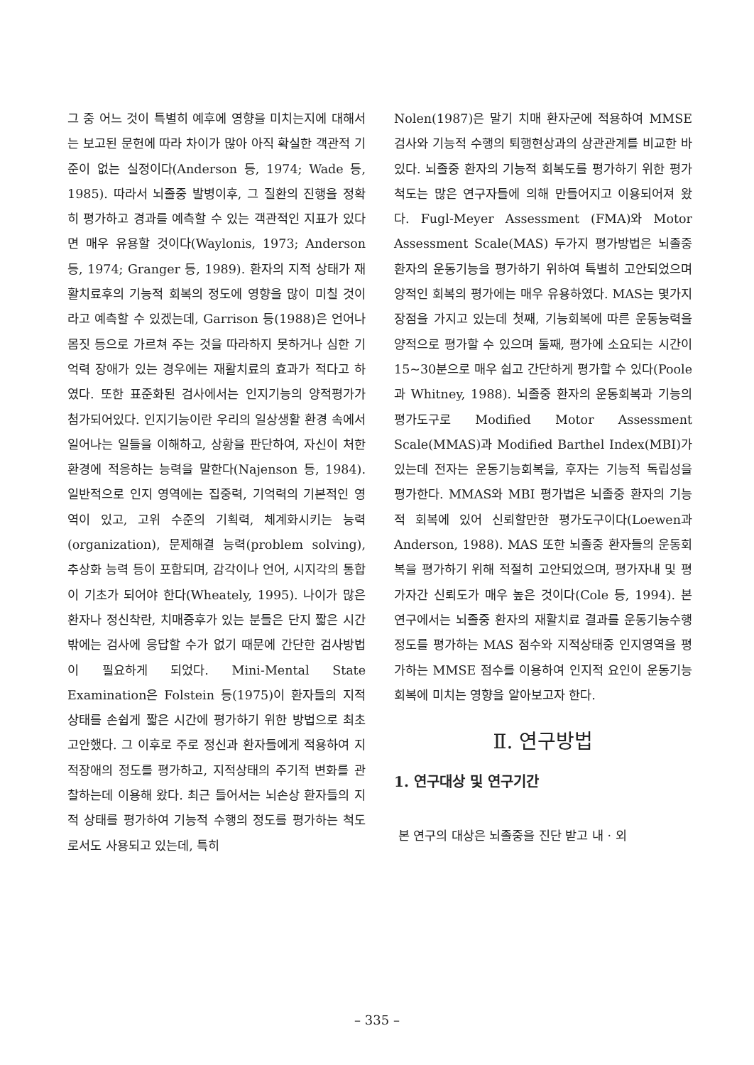그 중 어느 것이 특별히 예후에 영향을 미치는지에 대해서는 보고된 문헌에 따라 차이가 많아 아직 확실한 객관적 기준이 없는 실정이다(Anderson 등, 1974; Wade 등, 1985). 따라서 뇌졸중 발병이후, 그 질환의 진행을 정확히 평가하고 경과를 예측할 수 있는 객관적인 지표가 있다면 매우 유용할 것이다(Waylonis, 1973; Anderson 등, 1974; Granger 등, 1989). 환자의 지적 상태가 재활치료후의 기능적 회복의 정도에 영향을 많이 미칠 것이라고 예측할 수 있겠는데, Garrison 등(1988)은 언어나 몸짓 등으로 가르쳐 주는 것을 따라하지 못하거나 심한 기억력 장애가 있는 경우에는 재활치료의 효과가 적다고 하였다. 또한 표준화된 검사에서는 인지기능의 양적평가가 첨가되어있다. 인지기능이란 우리의 일상생활 환경 속에서 일어나는 일들을 이해하고, 상황을 판단하여, 자신이 처한 환경에 적응하는 능력을 말한다(Najenson 등, 1984). 일반적으로 인지 영역에는 집중력, 기억력의 기본적인 영역이 있고, 고위 수준의 기획력, 체계화시키는 능력(organization), 문제해결 능력(problem solving), 추상화 능력 등이 포함되며, 감각이나 언어, 시지각의 통합이 기초가 되어야 한다(Wheately, 1995). 나이가 많은 환자나 정신착란, 치매증후가 있는 분들은 단지 짧은 시간밖에는 검사에 응답할 수가 없기 때문에 간단한 검사방법이 필요하게 되었다. Mini-Mental State Examination은 Folstein 등(1975)이 환자들의 지적상태를 손쉽게 짧은 시간에 평가하기 위한 방법으로 최초 고안했다. 그 이후로 주로 정신과 환자들에게 적용하여 지적장애의 정도를 평가하고, 지적상태의 주기적 변화를 관찰하는데 이용해 왔다. 최근 들어서는 뇌손상 환자들의 지적 상태를 평가하여 기능적 수행의 정도를 평가하는 척도로서도 사용되고 있는데, 특히
Nolen(1987)은 말기 치매 환자군에 적용하여 MMSE 검사와 기능적 수행의 퇴행현상과의 상관관계를 비교한 바 있다. 뇌졸중 환자의 기능적 회복도를 평가하기 위한 평가척도는 많은 연구자들에 의해 만들어지고 이용되어져 왔다. Fugl-Meyer Assessment (FMA)와 Motor Assessment Scale(MAS) 두가지 평가방법은 뇌졸중환자의 운동기능을 평가하기 위하여 특별히 고안되었으며 양적인 회복의 평가에는 매우 유용하였다. MAS는 몇가지 장점을 가지고 있는데 첫째, 기능회복에 따른 운동능력을 양적으로 평가할 수 있으며 둘째, 평가에 소요되는 시간이 15~30분으로 매우 쉽고 간단하게 평가할 수 있다(Poole과 Whitney, 1988). 뇌졸중 환자의 운동회복과 기능의 평가도구로 Modified Motor Assessment Scale(MMAS)과 Modified Barthel Index(MBI)가 있는데 전자는 운동기능회복을, 후자는 기능적 독립성을 평가한다. MMAS와 MBI 평가법은 뇌졸중 환자의 기능적 회복에 있어 신뢰할만한 평가도구이다(Loewen과 Anderson, 1988). MAS 또한 뇌졸중 환자들의 운동회복을 평가하기 위해 적절히 고안되었으며, 평가자내 및 평가자간 신뢰도가 매우 높은 것이다(Cole 등, 1994). 본 연구에서는 뇌졸중 환자의 재활치료 결과를 운동기능수행 정도를 평가하는 MAS 점수와 지적상태중 인지영역을 평가하는 MMSE 점수를 이용하여 인지적 요인이 운동기능회복에 미치는 영향을 알아보고자 한다.
Ⅱ. 연구방법
1. 연구대상 및 연구기간
본 연구의 대상은 뇌졸중을 진단 받고 내 · 외
– 335 –